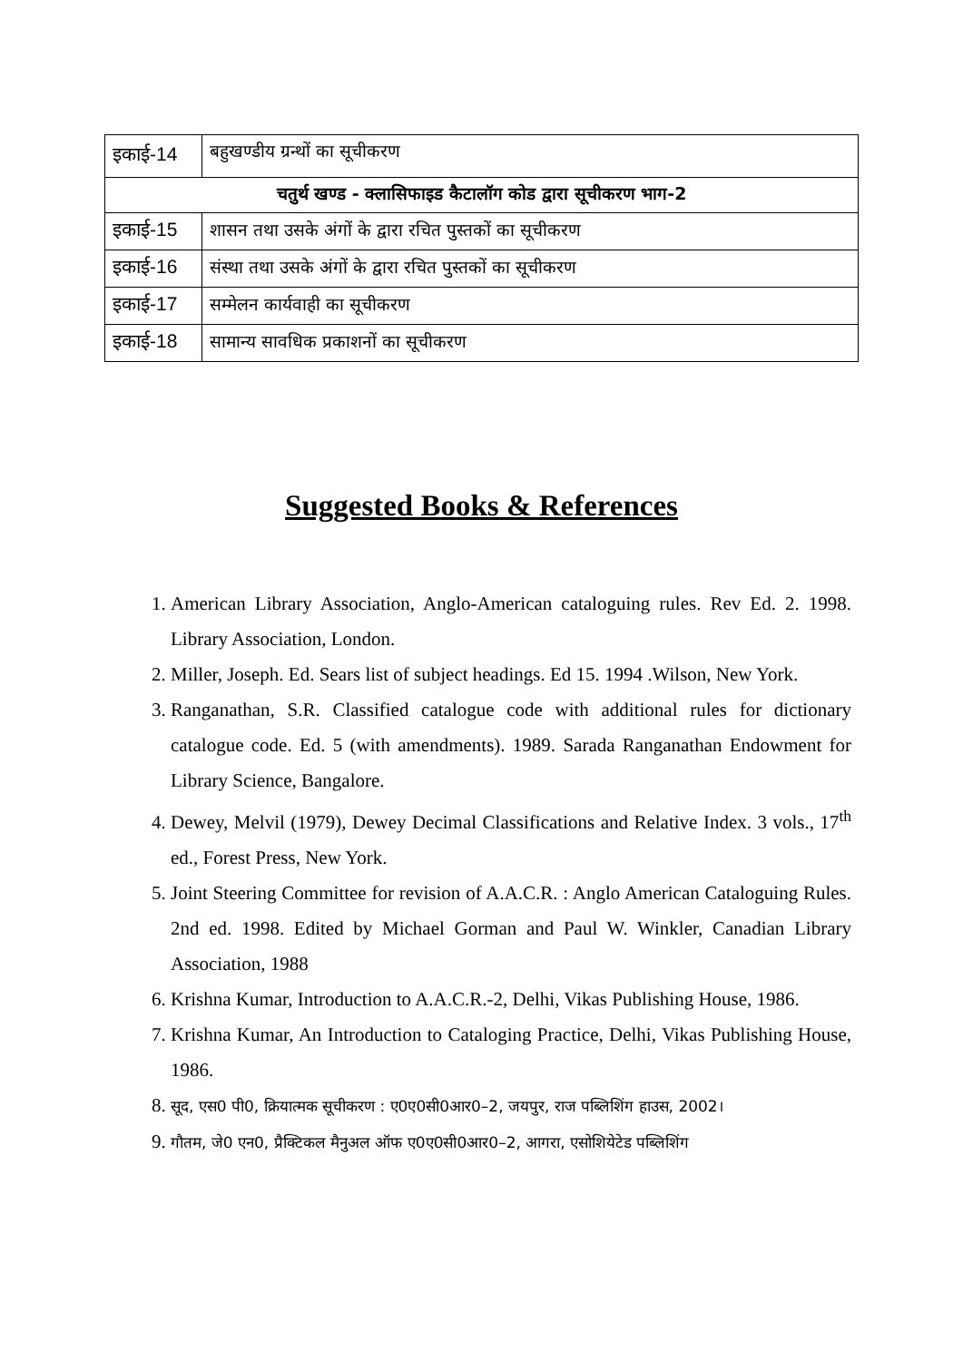| इकाई-14 | बहुखण्डीय ग्रन्थों का सूचीकरण |
| चतुर्थ खण्ड - क्लासिफाइड कैटालॉग कोड द्वारा सूचीकरण भाग-2 | |
| इकाई-15 | शासन तथा उसके अंगों के द्वारा रचित पुस्तकों का सूचीकरण |
| इकाई-16 | संस्था तथा उसके अंगों के द्वारा रचित पुस्तकों का सूचीकरण |
| इकाई-17 | सम्मेलन कार्यवाही का सूचीकरण |
| इकाई-18 | सामान्य सावधिक प्रकाशनों का सूचीकरण |
Suggested Books & References
1. American Library Association, Anglo-American cataloguing rules. Rev Ed. 2. 1998. Library Association, London.
2. Miller, Joseph. Ed. Sears list of subject headings. Ed 15. 1994 .Wilson, New York.
3. Ranganathan, S.R. Classified catalogue code with additional rules for dictionary catalogue code. Ed. 5 (with amendments). 1989. Sarada Ranganathan Endowment for Library Science, Bangalore.
4. Dewey, Melvil (1979), Dewey Decimal Classifications and Relative Index. 3 vols., 17<sup>th</sup> ed., Forest Press, New York.
5. Joint Steering Committee for revision of A.A.C.R. : Anglo American Cataloguing Rules. 2nd ed. 1998. Edited by Michael Gorman and Paul W. Winkler, Canadian Library Association, 1988
6. Krishna Kumar, Introduction to A.A.C.R.-2, Delhi, Vikas Publishing House, 1986.
7. Krishna Kumar, An Introduction to Cataloging Practice, Delhi, Vikas Publishing House, 1986.
8. सूद, एस0 पी0, क्रियात्मक सूचीकरण : ए0ए0सी0आर0–2, जयपुर, राज पब्लिशिंग हाउस, 2002।
9. गौतम, जे0 एन0, प्रैक्टिकल मैनुअल ऑफ ए0ए0सी0आर0–2, आगरा, एसोशियेटेड पब्लिशिंग